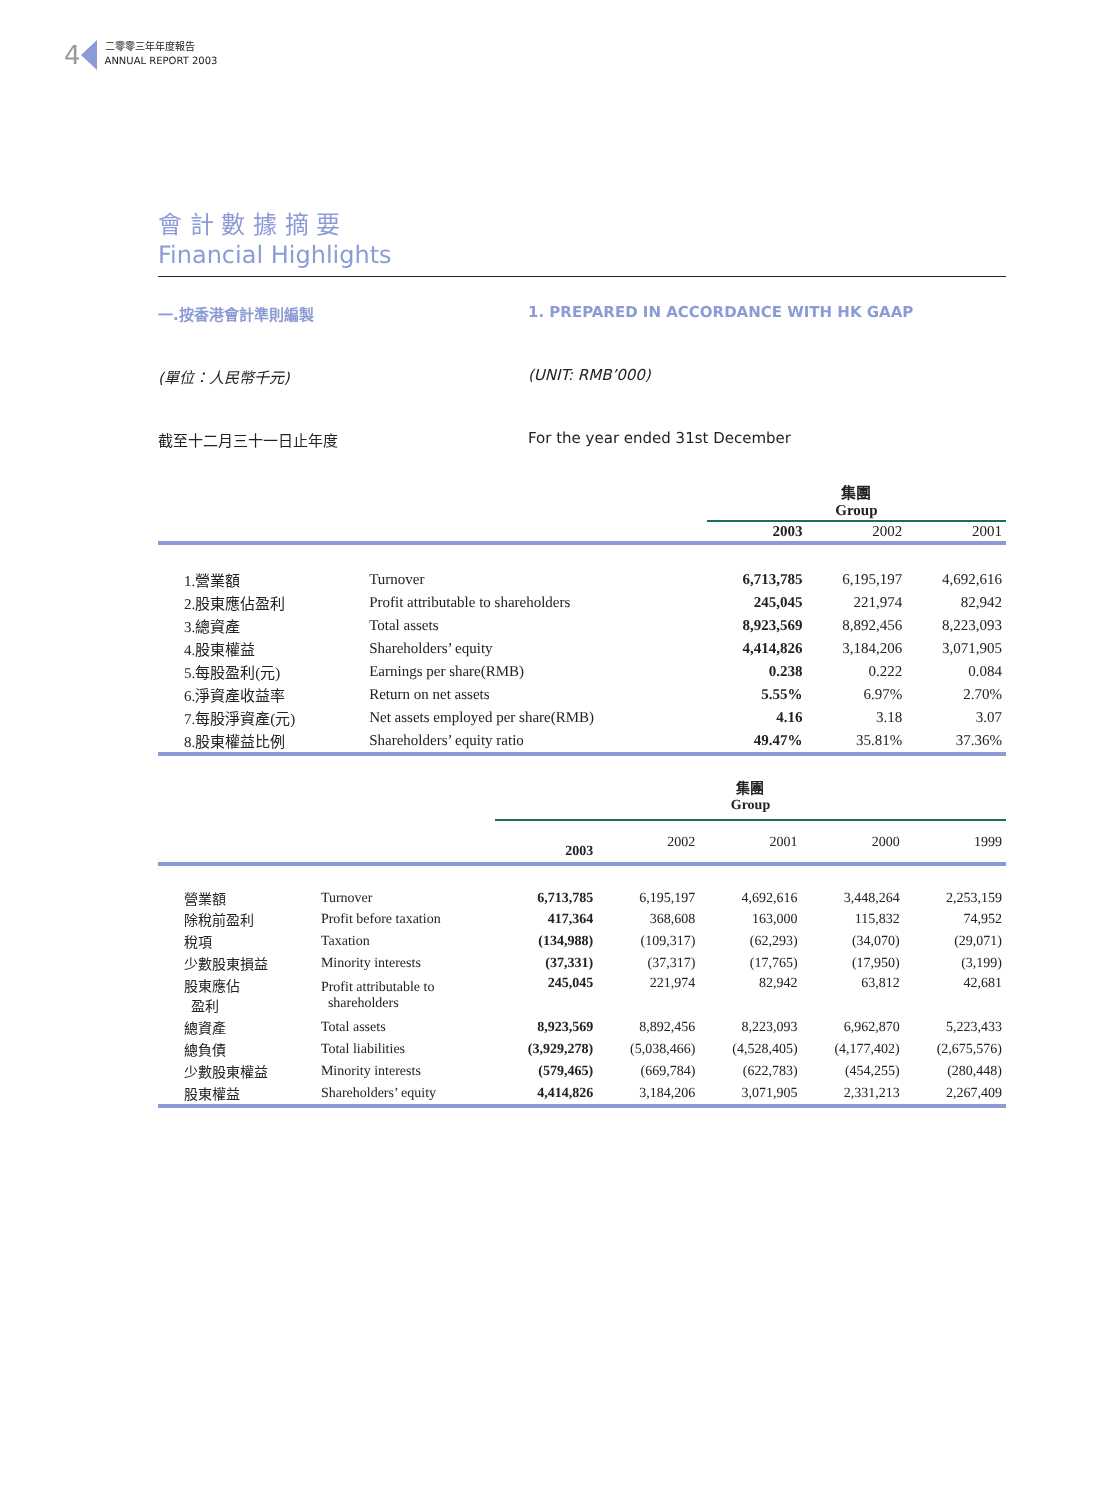4 二零零三年年度報告
ANNUAL REPORT 2003
會 計 數 據 摘 要
Financial Highlights
一.按香港會計準則編製 1. PREPARED IN ACCORDANCE WITH HK GAAP
(單位：人民幣千元) (UNIT: RMB’000)
截至十二月三十一日止年度 For the year ended 31st December
| | | 集團 Group | | |
| | | 2003 | 2002 | 2001 |
| 1.營業額 | Turnover | 6,713,785 | 6,195,197 | 4,692,616 |
| 2.股東應佔盈利 | Profit attributable to shareholders | 245,045 | 221,974 | 82,942 |
| 3.總資產 | Total assets | 8,923,569 | 8,892,456 | 8,223,093 |
| 4.股東權益 | Shareholders’ equity | 4,414,826 | 3,184,206 | 3,071,905 |
| 5.每股盈利(元) | Earnings per share(RMB) | 0.238 | 0.222 | 0.084 |
| 6.淨資產收益率 | Return on net assets | 5.55% | 6.97% | 2.70% |
| 7.每股淨資產(元) | Net assets employed per share(RMB) | 4.16 | 3.18 | 3.07 |
| 8.股東權益比例 | Shareholders’ equity ratio | 49.47% | 35.81% | 37.36% |
| | | 集團 Group | | | | |
| | | 2003 | 2002 | 2001 | 2000 | 1999 |
| 營業額 | Turnover | 6,713,785 | 6,195,197 | 4,692,616 | 3,448,264 | 2,253,159 |
| 除稅前盈利 | Profit before taxation | 417,364 | 368,608 | 163,000 | 115,832 | 74,952 |
| 稅項 | Taxation | (134,988) | (109,317) | (62,293) | (34,070) | (29,071) |
| 少數股東損益 | Minority interests | (37,331) | (37,317) | (17,765) | (17,950) | (3,199) |
| 股東應佔 盈利 | Profit attributable to shareholders | 245,045 | 221,974 | 82,942 | 63,812 | 42,681 |
| 總資產 | Total assets | 8,923,569 | 8,892,456 | 8,223,093 | 6,962,870 | 5,223,433 |
| 總負債 | Total liabilities | (3,929,278) | (5,038,466) | (4,528,405) | (4,177,402) | (2,675,576) |
| 少數股東權益 | Minority interests | (579,465) | (669,784) | (622,783) | (454,255) | (280,448) |
| 股東權益 | Shareholders’ equity | 4,414,826 | 3,184,206 | 3,071,905 | 2,331,213 | 2,267,409 |